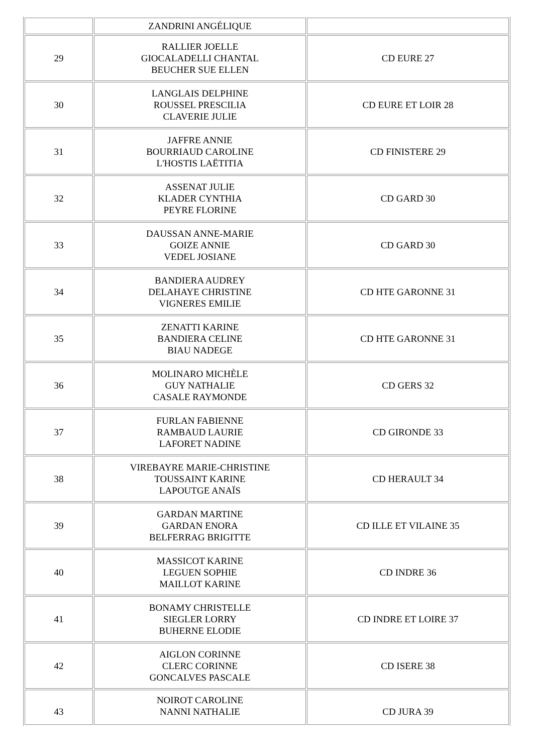| | ZANDRINI ANGÉLIQUE | |
| 29 | RALLIER JOELLE GIOCALADELLI CHANTAL BEUCHER SUE ELLEN | CD EURE 27 |
| 30 | LANGLAIS DELPHINE ROUSSEL PRESCILIA CLAVERIE JULIE | CD EURE ET LOIR 28 |
| 31 | JAFFRE ANNIE BOURRIAUD CAROLINE L'HOSTIS LAËTITIA | CD FINISTERE 29 |
| 32 | ASSENAT JULIE KLADER CYNTHIA PEYRE FLORINE | CD GARD 30 |
| 33 | DAUSSAN ANNE-MARIE GOIZE ANNIE VEDEL JOSIANE | CD GARD 30 |
| 34 | BANDIERA AUDREY DELAHAYE CHRISTINE VIGNERES EMILIE | CD HTE GARONNE 31 |
| 35 | ZENATTI KARINE BANDIERA CELINE BIAU NADEGE | CD HTE GARONNE 31 |
| 36 | MOLINARO MICHÈLE GUY NATHALIE CASALE RAYMONDE | CD GERS 32 |
| 37 | FURLAN FABIENNE RAMBAUD LAURIE LAFORET NADINE | CD GIRONDE 33 |
| 38 | VIREBAYRE MARIE-CHRISTINE TOUSSAINT KARINE LAPOUTGE ANAÏS | CD HERAULT 34 |
| 39 | GARDAN MARTINE GARDAN ENORA BELFERRAG BRIGITTE | CD ILLE ET VILAINE 35 |
| 40 | MASSICOT KARINE LEGUEN SOPHIE MAILLOT KARINE | CD INDRE 36 |
| 41 | BONAMY CHRISTELLE SIEGLER LORRY BUHERNE ELODIE | CD INDRE ET LOIRE 37 |
| 42 | AIGLON CORINNE CLERC CORINNE GONCALVES PASCALE | CD ISERE 38 |
| 43 | NOIROT CAROLINE NANNI NATHALIE | CD JURA 39 |